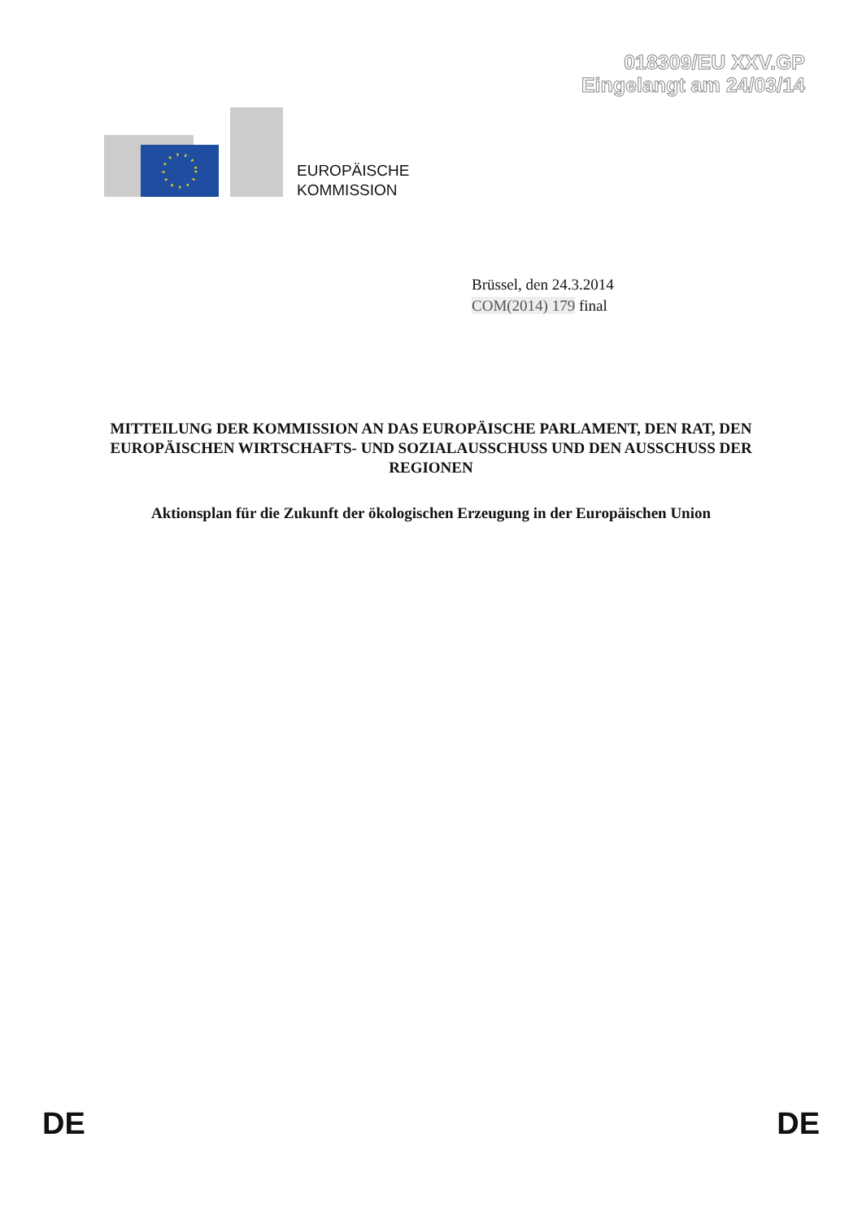018309/EU XXV.GP
Eingelangt am 24/03/14
EUROPÄISCHE
KOMMISSION
Brüssel, den 24.3.2014
COM(2014) 179 final
MITTEILUNG DER KOMMISSION AN DAS EUROPÄISCHE PARLAMENT, DEN RAT, DEN EUROPÄISCHEN WIRTSCHAFTS- UND SOZIALAUSSCHUSS UND DEN AUSSCHUSS DER REGIONEN
Aktionsplan für die Zukunft der ökologischen Erzeugung in der Europäischen Union
DE DE